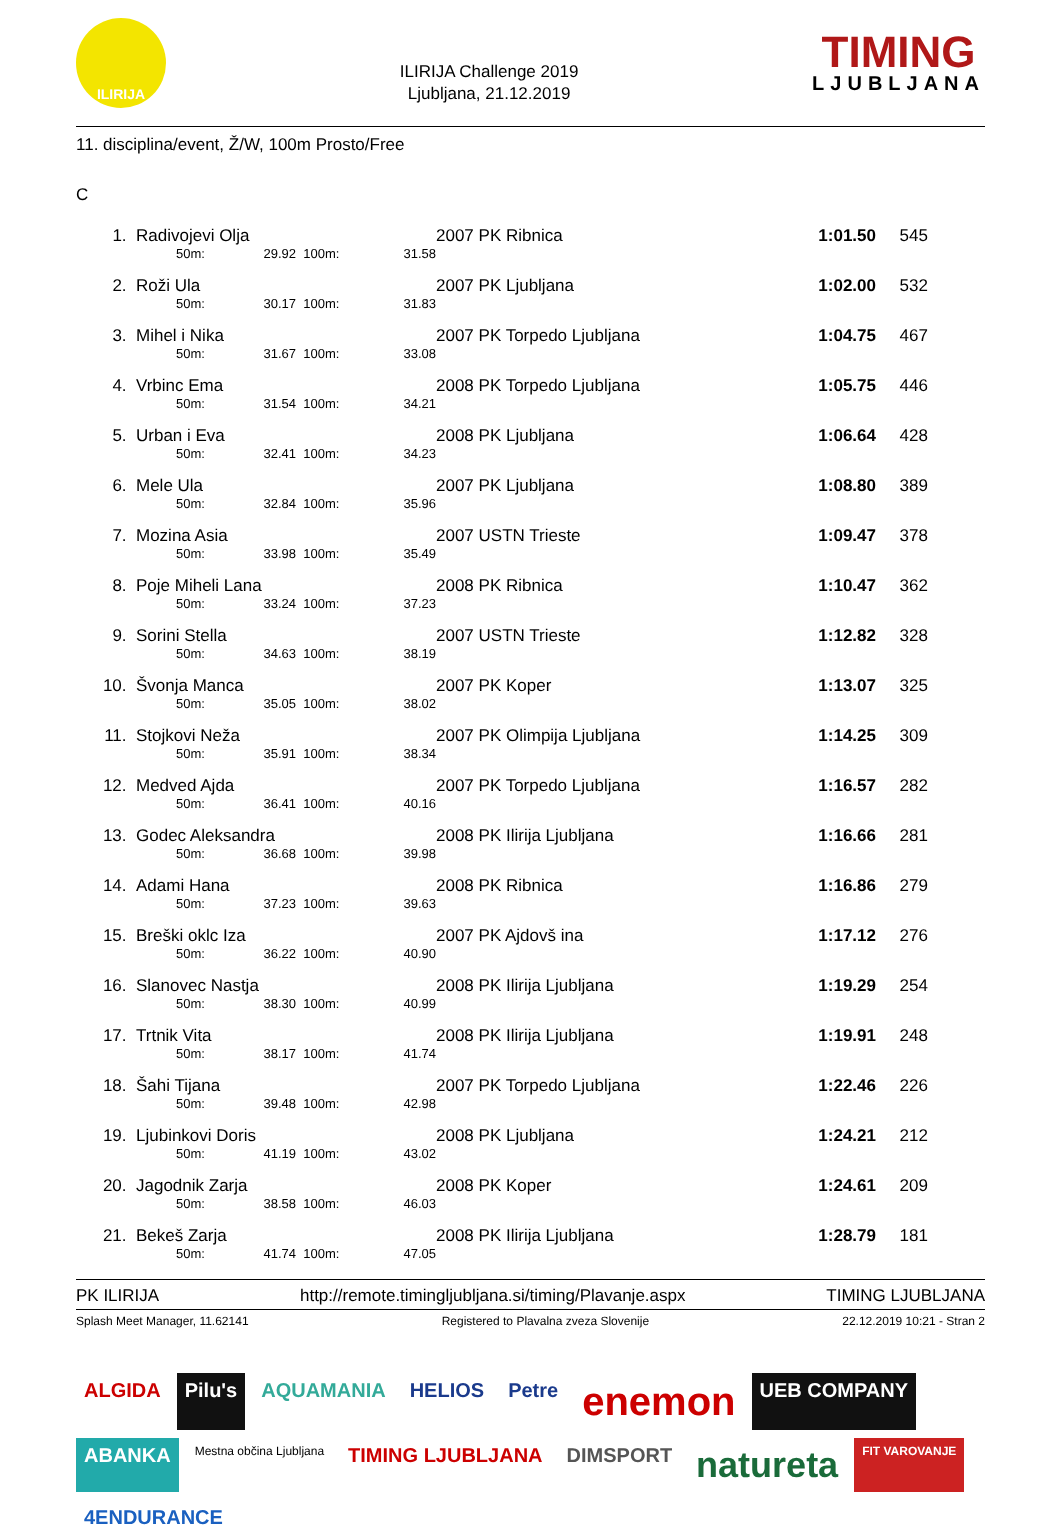ILIRIJA
ILIRIJA Challenge 2019
Ljubljana, 21.12.2019
TIMING
LJUBLJANA
11. disciplina/event, Ž/W, 100m Prosto/Free
C
| 1. | Radivojevi Olja | | | | | 2007 PK Ribnica | 1:01.50 | 545 |
| | | 50m: | 29.92 | 100m: | 31.58 | | | |
| 2. | Roži Ula | | | | | 2007 PK Ljubljana | 1:02.00 | 532 |
| | | 50m: | 30.17 | 100m: | 31.83 | | | |
| 3. | Mihel i Nika | | | | | 2007 PK Torpedo Ljubljana | 1:04.75 | 467 |
| | | 50m: | 31.67 | 100m: | 33.08 | | | |
| 4. | Vrbinc Ema | | | | | 2008 PK Torpedo Ljubljana | 1:05.75 | 446 |
| | | 50m: | 31.54 | 100m: | 34.21 | | | |
| 5. | Urban i Eva | | | | | 2008 PK Ljubljana | 1:06.64 | 428 |
| | | 50m: | 32.41 | 100m: | 34.23 | | | |
| 6. | Mele Ula | | | | | 2007 PK Ljubljana | 1:08.80 | 389 |
| | | 50m: | 32.84 | 100m: | 35.96 | | | |
| 7. | Mozina Asia | | | | | 2007 USTN Trieste | 1:09.47 | 378 |
| | | 50m: | 33.98 | 100m: | 35.49 | | | |
| 8. | Poje Miheli Lana | | | | | 2008 PK Ribnica | 1:10.47 | 362 |
| | | 50m: | 33.24 | 100m: | 37.23 | | | |
| 9. | Sorini Stella | | | | | 2007 USTN Trieste | 1:12.82 | 328 |
| | | 50m: | 34.63 | 100m: | 38.19 | | | |
| 10. | Švonja Manca | | | | | 2007 PK Koper | 1:13.07 | 325 |
| | | 50m: | 35.05 | 100m: | 38.02 | | | |
| 11. | Stojkovi Neža | | | | | 2007 PK Olimpija Ljubljana | 1:14.25 | 309 |
| | | 50m: | 35.91 | 100m: | 38.34 | | | |
| 12. | Medved Ajda | | | | | 2007 PK Torpedo Ljubljana | 1:16.57 | 282 |
| | | 50m: | 36.41 | 100m: | 40.16 | | | |
| 13. | Godec Aleksandra | | | | | 2008 PK Ilirija Ljubljana | 1:16.66 | 281 |
| | | 50m: | 36.68 | 100m: | 39.98 | | | |
| 14. | Adami Hana | | | | | 2008 PK Ribnica | 1:16.86 | 279 |
| | | 50m: | 37.23 | 100m: | 39.63 | | | |
| 15. | Breški oklc Iza | | | | | 2007 PK Ajdovš ina | 1:17.12 | 276 |
| | | 50m: | 36.22 | 100m: | 40.90 | | | |
| 16. | Slanovec Nastja | | | | | 2008 PK Ilirija Ljubljana | 1:19.29 | 254 |
| | | 50m: | 38.30 | 100m: | 40.99 | | | |
| 17. | Trtnik Vita | | | | | 2008 PK Ilirija Ljubljana | 1:19.91 | 248 |
| | | 50m: | 38.17 | 100m: | 41.74 | | | |
| 18. | Šahi Tijana | | | | | 2007 PK Torpedo Ljubljana | 1:22.46 | 226 |
| | | 50m: | 39.48 | 100m: | 42.98 | | | |
| 19. | Ljubinkovi Doris | | | | | 2008 PK Ljubljana | 1:24.21 | 212 |
| | | 50m: | 41.19 | 100m: | 43.02 | | | |
| 20. | Jagodnik Zarja | | | | | 2008 PK Koper | 1:24.61 | 209 |
| | | 50m: | 38.58 | 100m: | 46.03 | | | |
| 21. | Bekeš Zarja | | | | | 2008 PK Ilirija Ljubljana | 1:28.79 | 181 |
| | | 50m: | 41.74 | 100m: | 47.05 | | | |
PK ILIRIJA http://remote.timingljubljana.si/timing/Plavanje.aspx TIMING LJUBLJANA
Splash Meet Manager, 11.62141 Registered to Plavalna zveza Slovenije 22.12.2019 10:21 - Stran 2
ALGIDA
Pilu's
AQUAMANIA
HELIOS
Petre
enemon
UEB COMPANY
ABANKA
Mestna občina Ljubljana
TIMING LJUBLJANA
DIMSPORT
natureta
FIT VAROVANJE
4ENDURANCE